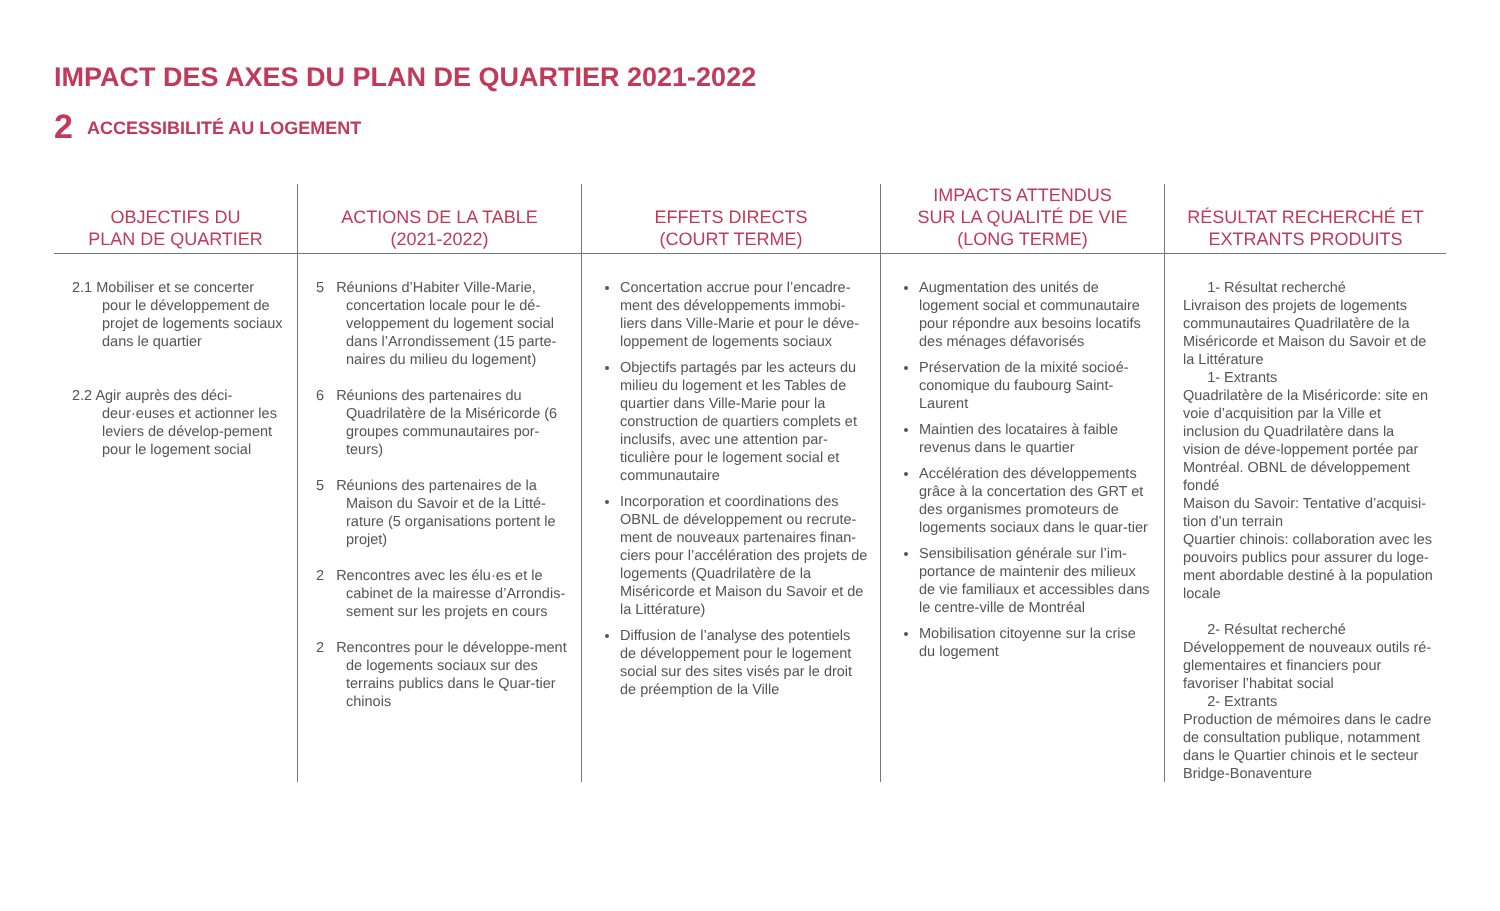IMPACT DES AXES DU PLAN DE QUARTIER 2021-2022
2 ACCESSIBILITÉ AU LOGEMENT
| OBJECTIFS DU PLAN DE QUARTIER | ACTIONS DE LA TABLE (2021-2022) | EFFETS DIRECTS (COURT TERME) | IMPACTS ATTENDUS SUR LA QUALITÉ DE VIE (LONG TERME) | RÉSULTAT RECHERCHÉ ET EXTRANTS PRODUITS |
| --- | --- | --- | --- | --- |
| 2.1 Mobiliser et se concerter pour le développement de projet de logements sociaux dans le quartier 2.2 Agir auprès des déci-deur·euses et actionner les leviers de dévelop-pement pour le logement social | 5 Réunions d’Habiter Ville-Marie, concertation locale pour le dé-veloppement du logement social dans l’Arrondissement (15 parte-naires du milieu du logement) 6 Réunions des partenaires du Quadrilatère de la Miséricorde (6 groupes communautaires por-teurs) 5 Réunions des partenaires de la Maison du Savoir et de la Litté-rature (5 organisations portent le projet) 2 Rencontres avec les élu·es et le cabinet de la mairesse d’Arrondis-sement sur les projets en cours 2 Rencontres pour le développe-ment de logements sociaux sur des terrains publics dans le Quar-tier chinois | Concertation accrue pour l’encadre-ment des développements immobi-liers dans Ville-Marie et pour le déve-loppement de logements sociaux Objectifs partagés par les acteurs du milieu du logement et les Tables de quartier dans Ville-Marie pour la construction de quartiers complets et inclusifs, avec une attention par-ticulière pour le logement social et communautaire Incorporation et coordinations des OBNL de développement ou recrute-ment de nouveaux partenaires finan-ciers pour l’accélération des projets de logements (Quadrilatère de la Miséricorde et Maison du Savoir et de la Littérature) Diffusion de l’analyse des potentiels de développement pour le logement social sur des sites visés par le droit de préemption de la Ville | Augmentation des unités de logement social et communautaire pour répondre aux besoins locatifs des ménages défavorisés Préservation de la mixité socioé-conomique du faubourg Saint-Laurent Maintien des locataires à faible revenus dans le quartier Accélération des développements grâce à la concertation des GRT et des organismes promoteurs de logements sociaux dans le quar-tier Sensibilisation générale sur l’im-portance de maintenir des milieux de vie familiaux et accessibles dans le centre-ville de Montréal Mobilisation citoyenne sur la crise du logement | 1- Résultat recherché Livraison des projets de logements communautaires Quadrilatère de la Miséricorde et Maison du Savoir et de la Littérature 1- Extrants Quadrilatère de la Miséricorde: site en voie d’acquisition par la Ville et inclusion du Quadrilatère dans la vision de déve-loppement portée par Montréal. OBNL de développement fondé Maison du Savoir: Tentative d’acquisi-tion d’un terrain Quartier chinois: collaboration avec les pouvoirs publics pour assurer du loge-ment abordable destiné à la population locale 2- Résultat recherché Développement de nouveaux outils ré-glementaires et financiers pour favoriser l’habitat social 2- Extrants Production de mémoires dans le cadre de consultation publique, notamment dans le Quartier chinois et le secteur Bridge-Bonaventure |